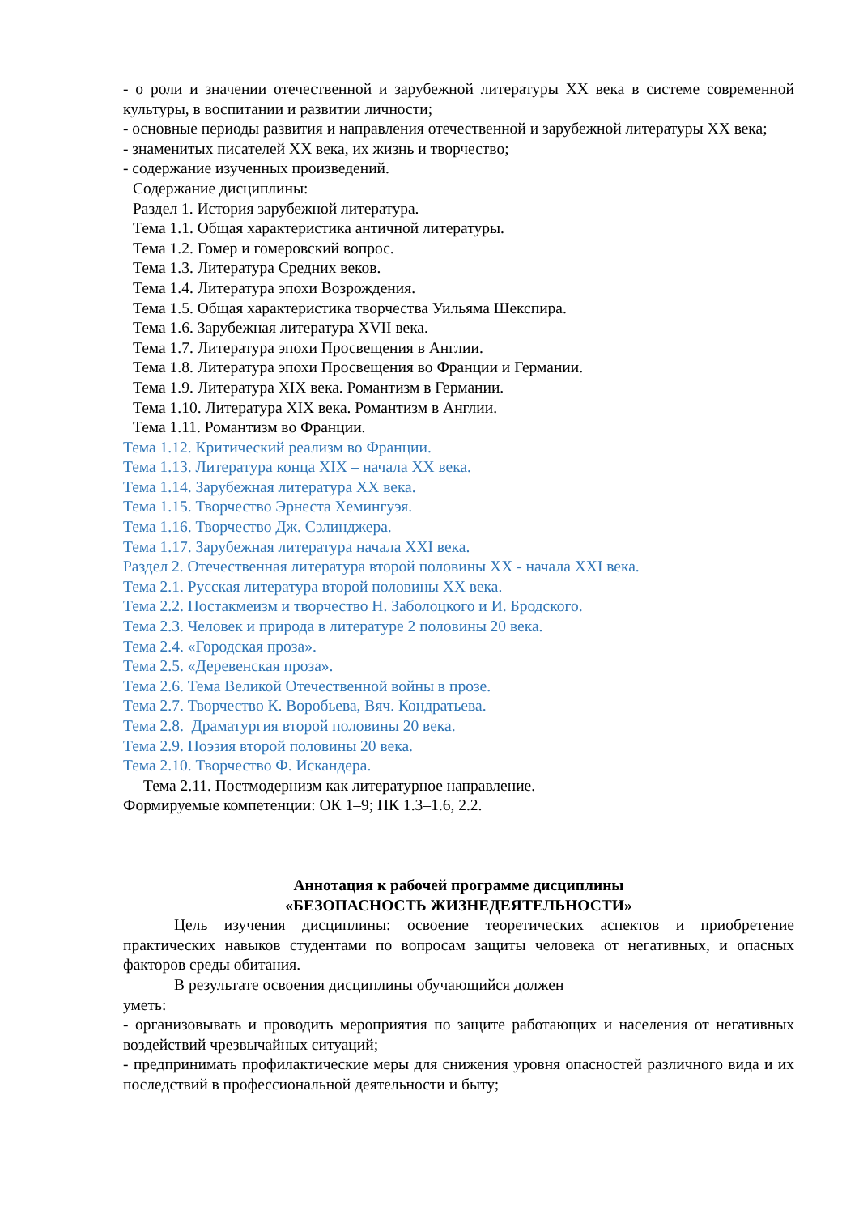- о роли и значении отечественной и зарубежной литературы XX века в системе современной культуры, в воспитании и развитии личности;
- основные периоды развития и направления отечественной и зарубежной литературы XX века;
- знаменитых писателей XX века, их жизнь и творчество;
- содержание изученных произведений.
Содержание дисциплины:
Раздел 1. История зарубежной литература.
Тема 1.1. Общая характеристика античной литературы.
Тема 1.2. Гомер и гомеровский вопрос.
Тема 1.3. Литература Средних веков.
Тема 1.4. Литература эпохи Возрождения.
Тема 1.5. Общая характеристика творчества Уильяма Шекспира.
Тема 1.6. Зарубежная литература XVII века.
Тема 1.7. Литература эпохи Просвещения в Англии.
Тема 1.8. Литература эпохи Просвещения во Франции и Германии.
Тема 1.9. Литература XIX века. Романтизм в Германии.
Тема 1.10. Литература XIX века. Романтизм в Англии.
Тема 1.11. Романтизм во Франции.
Тема 1.12. Критический реализм во Франции.
Тема 1.13. Литература конца XIX – начала XX века.
Тема 1.14. Зарубежная литература XX века.
Тема 1.15. Творчество Эрнеста Хемингуэя.
Тема 1.16. Творчество Дж. Сэлинджера.
Тема 1.17. Зарубежная литература начала XXI века.
Раздел 2. Отечественная литература второй половины XX - начала XXI века.
Тема 2.1. Русская литература второй половины XX века.
Тема 2.2. Постакмеизм и творчество Н. Заболоцкого и И. Бродского.
Тема 2.3. Человек и природа в литературе 2 половины 20 века.
Тема 2.4. «Городская проза».
Тема 2.5. «Деревенская проза».
Тема 2.6. Тема Великой Отечественной войны в прозе.
Тема 2.7. Творчество К. Воробьева, Вяч. Кондратьева.
Тема 2.8. Драматургия второй половины 20 века.
Тема 2.9. Поэзия второй половины 20 века.
Тема 2.10. Творчество Ф. Искандера.
Тема 2.11. Постмодернизм как литературное направление.
Формируемые компетенции: ОК 1–9; ПК 1.3–1.6, 2.2.
Аннотация к рабочей программе дисциплины
«БЕЗОПАСНОСТЬ ЖИЗНЕДЕЯТЕЛЬНОСТИ»
Цель изучения дисциплины: освоение теоретических аспектов и приобретение практических навыков студентами по вопросам защиты человека от негативных, и опасных факторов среды обитания.
В результате освоения дисциплины обучающийся должен
уметь:
- организовывать и проводить мероприятия по защите работающих и населения от негативных воздействий чрезвычайных ситуаций;
- предпринимать профилактические меры для снижения уровня опасностей различного вида и их последствий в профессиональной деятельности и быту;